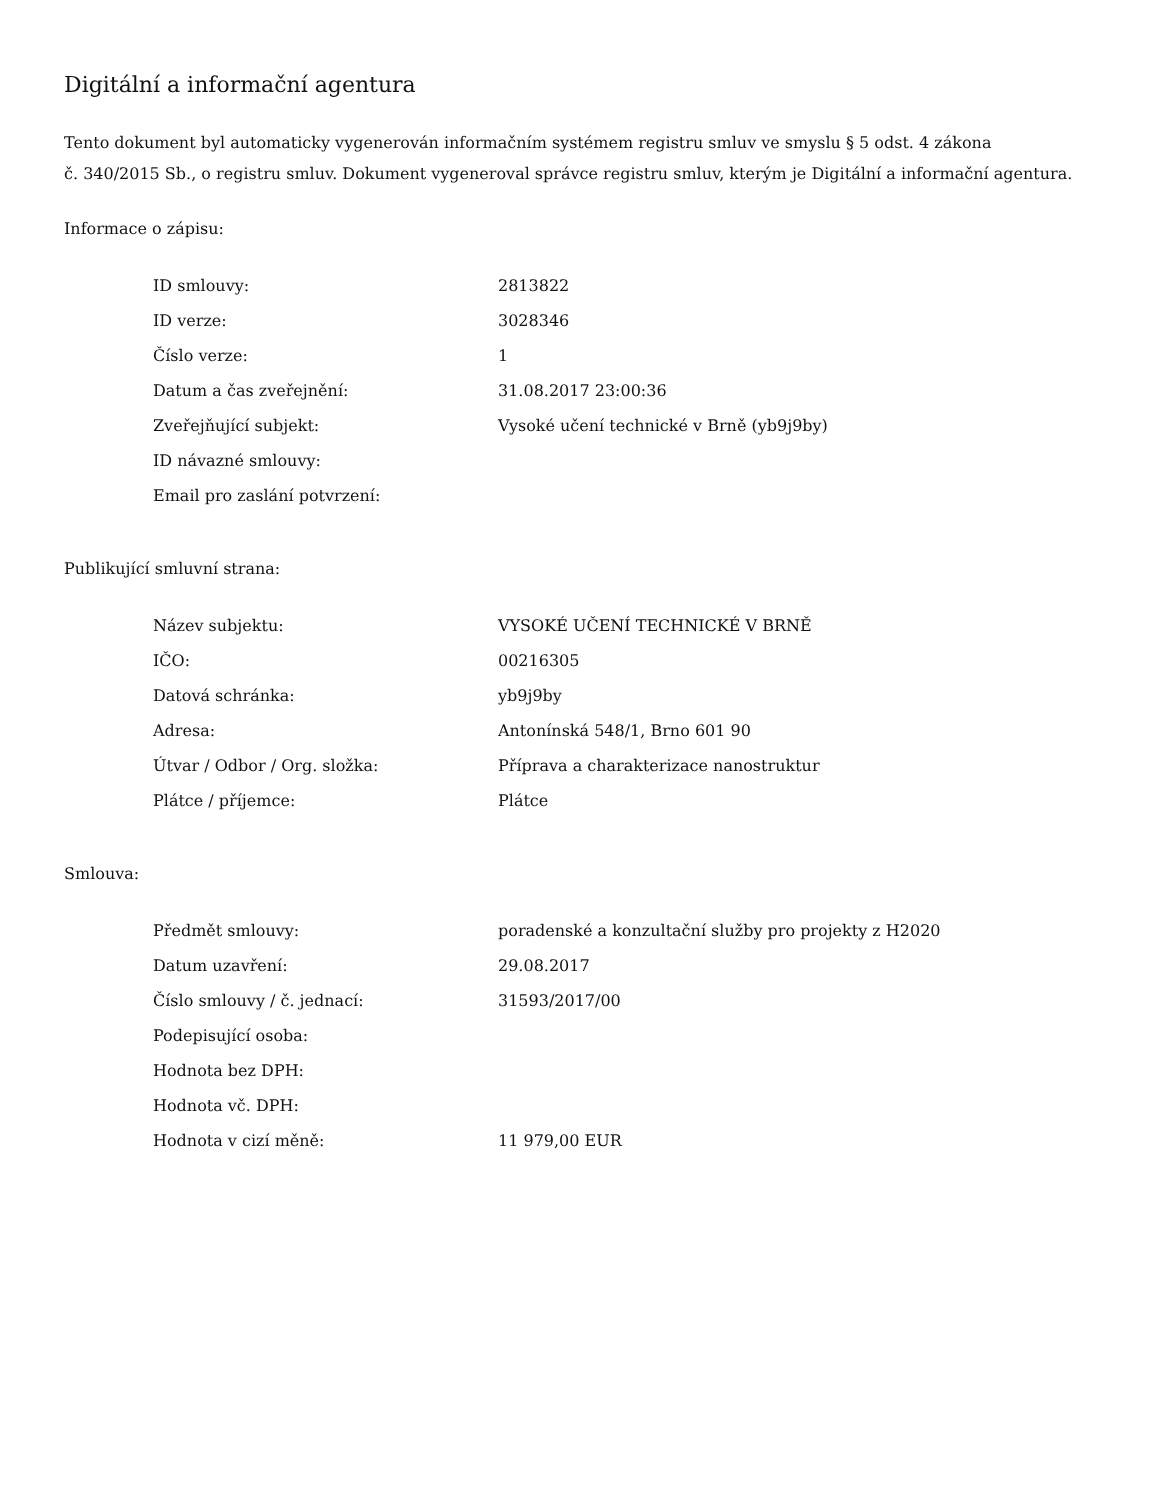Digitální a informační agentura
Tento dokument byl automaticky vygenerován informačním systémem registru smluv ve smyslu § 5 odst. 4 zákona
č. 340/2015 Sb., o registru smluv. Dokument vygeneroval správce registru smluv, kterým je Digitální a informační agentura.
Informace o zápisu:
| ID smlouvy: | 2813822 |
| ID verze: | 3028346 |
| Číslo verze: | 1 |
| Datum a čas zveřejnění: | 31.08.2017 23:00:36 |
| Zveřejňující subjekt: | Vysoké učení technické v Brně (yb9j9by) |
| ID návazné smlouvy: | |
| Email pro zaslání potvrzení: | |
Publikující smluvní strana:
| Název subjektu: | VYSOKÉ UČENÍ TECHNICKÉ V BRNĚ |
| IČO: | 00216305 |
| Datová schránka: | yb9j9by |
| Adresa: | Antonínská 548/1, Brno 601 90 |
| Útvar / Odbor / Org. složka: | Příprava a charakterizace nanostruktur |
| Plátce / příjemce: | Plátce |
Smlouva:
| Předmět smlouvy: | poradenské a konzultační služby pro projekty z H2020 |
| Datum uzavření: | 29.08.2017 |
| Číslo smlouvy / č. jednací: | 31593/2017/00 |
| Podepisující osoba: | |
| Hodnota bez DPH: | |
| Hodnota vč. DPH: | |
| Hodnota v cizí měně: | 11 979,00 EUR |